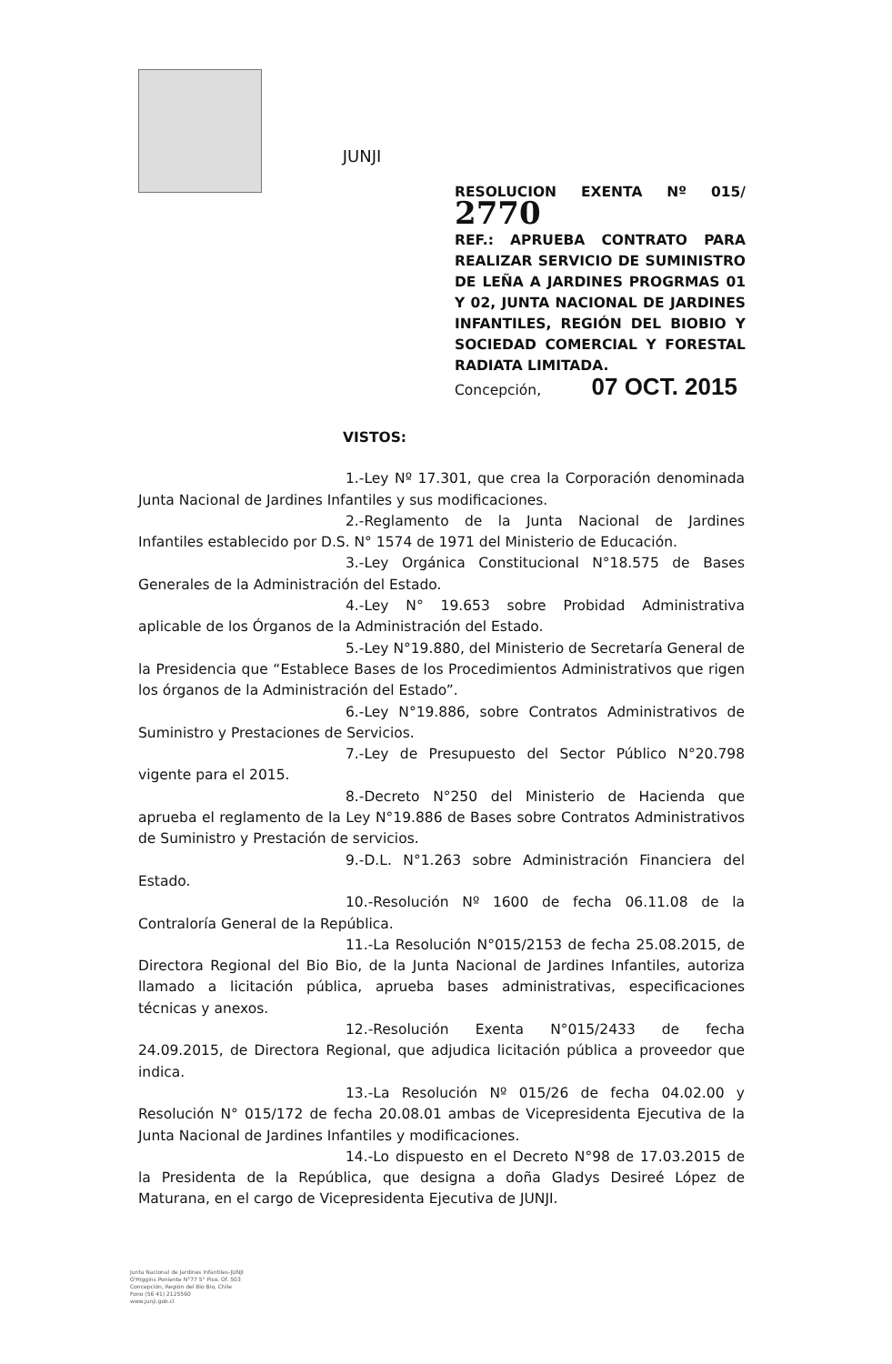JUNJI
RESOLUCION EXENTA Nº 015/ 2770
REF.: APRUEBA CONTRATO PARA REALIZAR SERVICIO DE SUMINISTRO DE LEÑA A JARDINES PROGRMAS 01 Y 02, JUNTA NACIONAL DE JARDINES INFANTILES, REGIÓN DEL BIOBIO Y SOCIEDAD COMERCIAL Y FORESTAL RADIATA LIMITADA.
Concepción, 07 OCT. 2015
VISTOS:
1.-Ley Nº 17.301, que crea la Corporación denominada Junta Nacional de Jardines Infantiles y sus modificaciones.
2.-Reglamento de la Junta Nacional de Jardines Infantiles establecido por D.S. N° 1574 de 1971 del Ministerio de Educación.
3.-Ley Orgánica Constitucional N°18.575 de Bases Generales de la Administración del Estado.
4.-Ley N° 19.653 sobre Probidad Administrativa aplicable de los Órganos de la Administración del Estado.
5.-Ley N°19.880, del Ministerio de Secretaría General de la Presidencia que “Establece Bases de los Procedimientos Administrativos que rigen los órganos de la Administración del Estado”.
6.-Ley N°19.886, sobre Contratos Administrativos de Suministro y Prestaciones de Servicios.
7.-Ley de Presupuesto del Sector Público N°20.798 vigente para el 2015.
8.-Decreto N°250 del Ministerio de Hacienda que aprueba el reglamento de la Ley N°19.886 de Bases sobre Contratos Administrativos de Suministro y Prestación de servicios.
9.-D.L. N°1.263 sobre Administración Financiera del Estado.
10.-Resolución Nº 1600 de fecha 06.11.08 de la Contraloría General de la República.
11.-La Resolución N°015/2153 de fecha 25.08.2015, de Directora Regional del Bio Bio, de la Junta Nacional de Jardines Infantiles, autoriza llamado a licitación pública, aprueba bases administrativas, especificaciones técnicas y anexos.
12.-Resolución Exenta N°015/2433 de fecha 24.09.2015, de Directora Regional, que adjudica licitación pública a proveedor que indica.
13.-La Resolución Nº 015/26 de fecha 04.02.00 y Resolución N° 015/172 de fecha 20.08.01 ambas de Vicepresidenta Ejecutiva de la Junta Nacional de Jardines Infantiles y modificaciones.
14.-Lo dispuesto en el Decreto N°98 de 17.03.2015 de la Presidenta de la República, que designa a doña Gladys Desireé López de Maturana, en el cargo de Vicepresidenta Ejecutiva de JUNJI.
Junta Nacional de Jardines Infantiles-JUNJI
O'Higgins Poniente N°77 5° Piso. Of. 503
Concepción, Región del Bio Bio, Chile
Fono (56 41) 2125560
www.junji.gob.cl